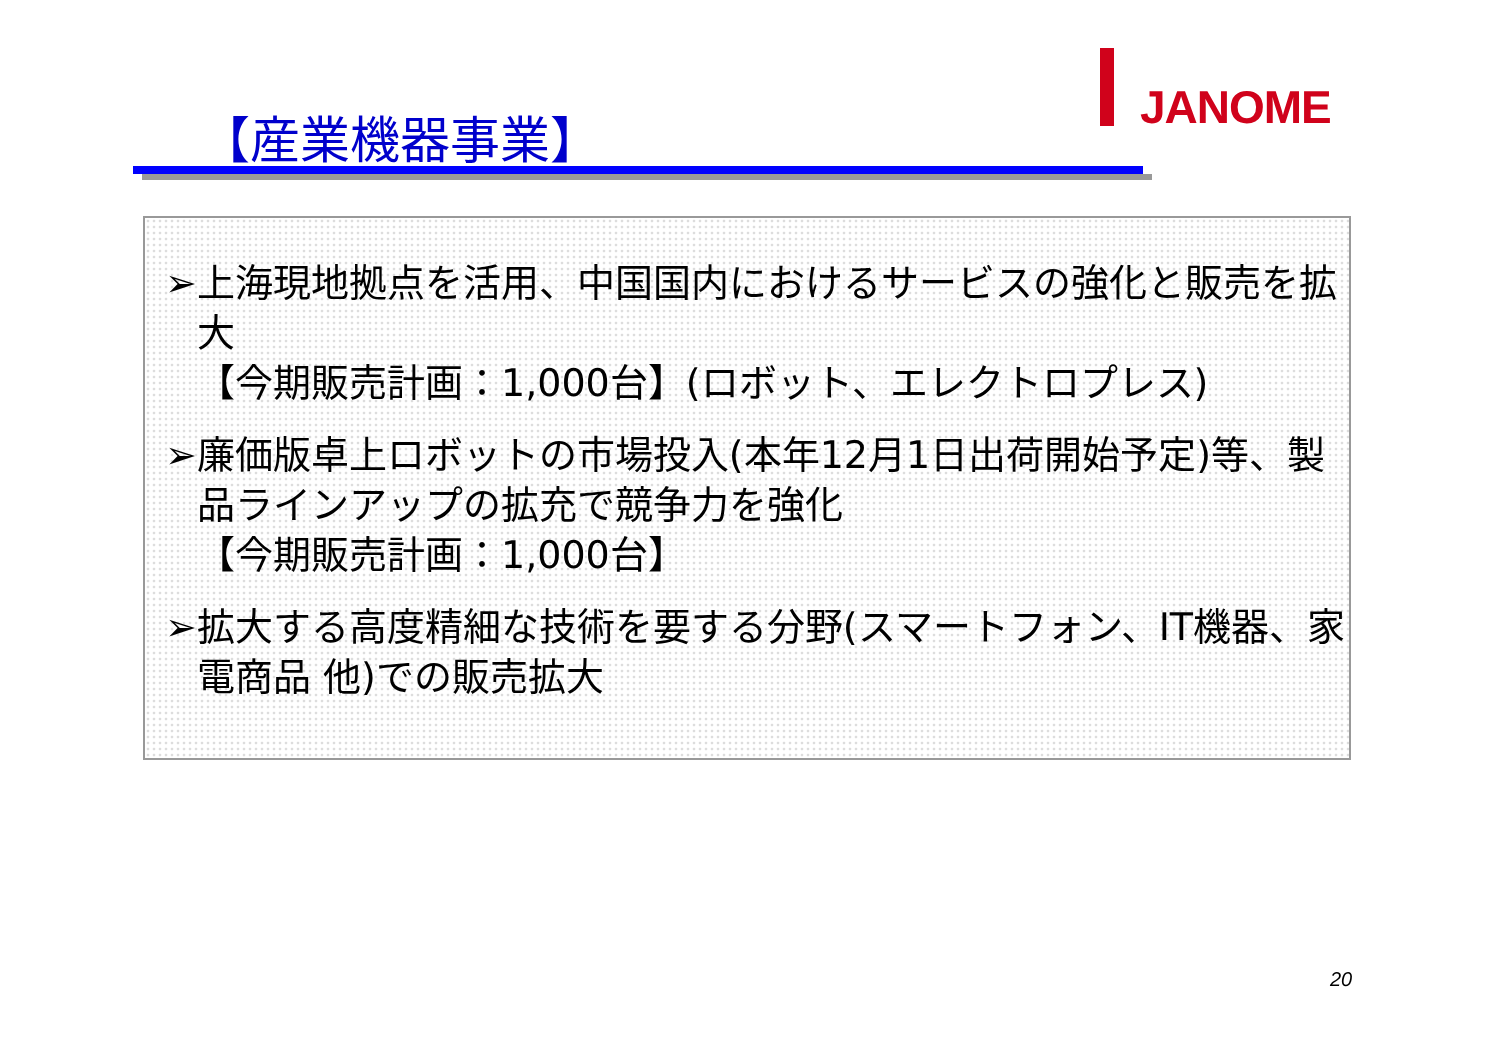JANOME
【産業機器事業】
➢上海現地拠点を活用、中国国内におけるサービスの強化と販売を拡大
【今期販売計画：1,000台】(ロボット、エレクトロプレス)
➢廉価版卓上ロボットの市場投入(本年12月1日出荷開始予定)等、製品ラインアップの拡充で競争力を強化
【今期販売計画：1,000台】
➢拡大する高度精細な技術を要する分野(スマートフォン、IT機器、家電商品 他)での販売拡大
20